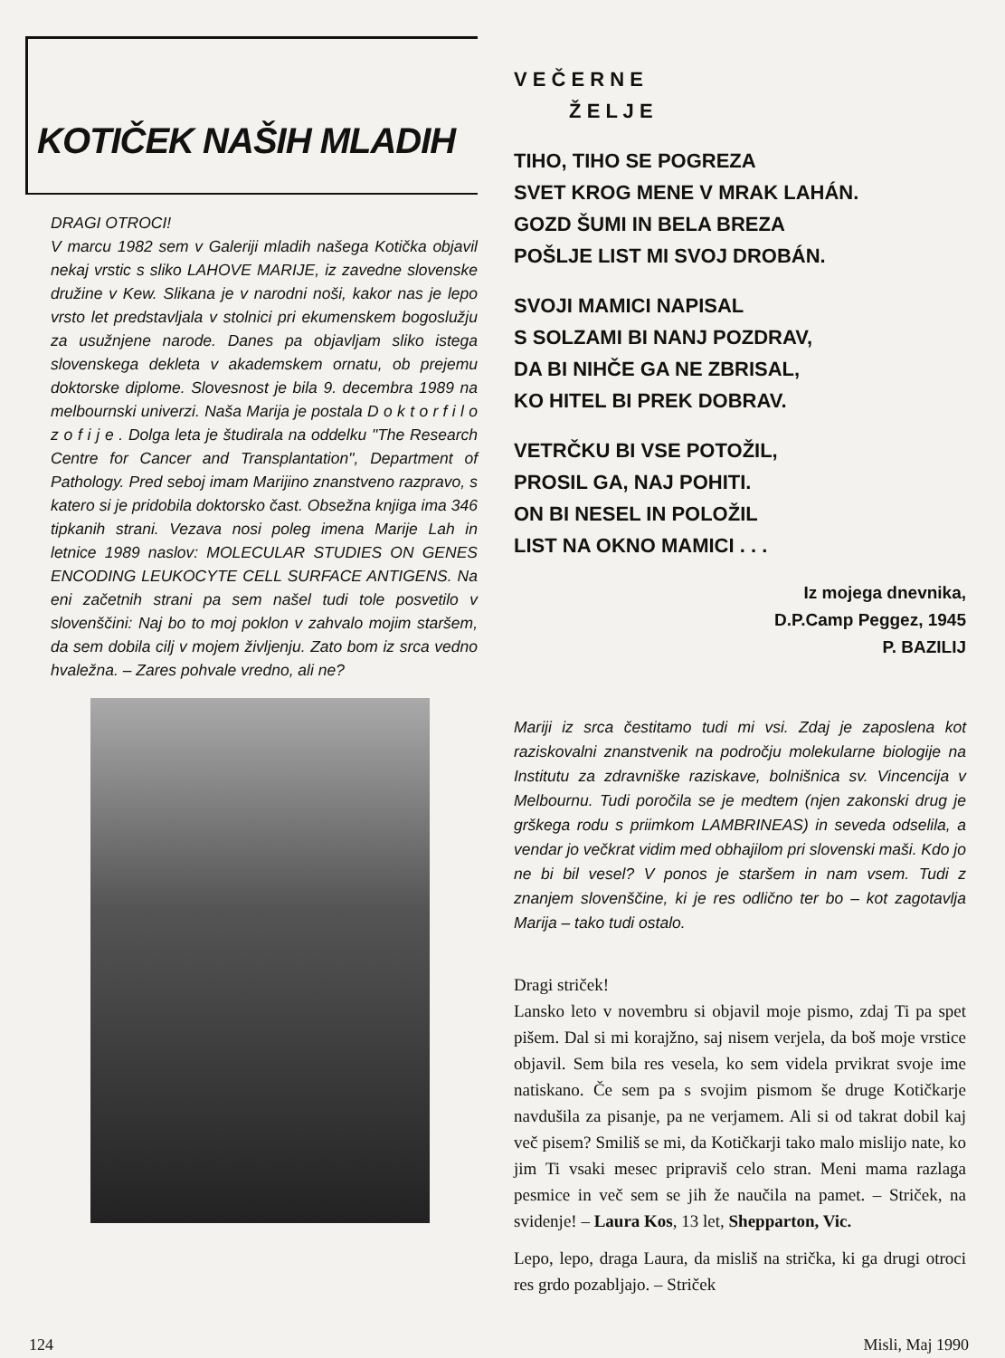KOTIČEK NAŠIH MLADIH
DRAGI OTROCI!
V marcu 1982 sem v Galeriji mladih našega Kotička objavil nekaj vrstic s sliko LAHOVE MARIJE, iz zavedne slovenske družine v Kew. Slikana je v narodni noši, kakor nas je lepo vrsto let predstavljala v stolnici pri ekumenskem bogoslužju za usužnjene narode. Danes pa objavljam sliko istega slovenskega dekleta v akademskem ornatu, ob prejemu doktorske diplome. Slovesnost je bila 9. decembra 1989 na melbournski univerzi. Naša Marija je postala D o k t o r f i l o z o f i j e . Dolga leta je študirala na oddelku "The Research Centre for Cancer and Transplantation", Department of Pathology. Pred seboj imam Marijino znanstveno razpravo, s katero si je pridobila doktorsko čast. Obsežna knjiga ima 346 tipkanih strani. Vezava nosi poleg imena Marije Lah in letnice 1989 naslov: MOLECULAR STUDIES ON GENES ENCODING LEUKOCYTE CELL SURFACE ANTIGENS. Na eni začetnih strani pa sem našel tudi tole posvetilo v slovenščini: Naj bo to moj poklon v zahvalo mojim staršem, da sem dobila cilj v mojem življenju. Zato bom iz srca vedno hvaležna. – Zares pohvale vredno, ali ne?
V E Č E R N E
Ž E L J E
TIHO, TIHO SE POGREZA
SVET KROG MENE V MRAK LAHÁN.
GOZD ŠUMI IN BELA BREZA
POŠLJE LIST MI SVOJ DROBÁN.
SVOJI MAMICI NAPISAL
S SOLZAMI BI NANJ POZDRAV,
DA BI NIHČE GA NE ZBRISAL,
KO HITEL BI PREK DOBRAV.
VETRČKU BI VSE POTOŽIL,
PROSIL GA, NAJ POHITI.
ON BI NESEL IN POLOŽIL
LIST NA OKNO MAMICI . . .
Iz mojega dnevnika,
D.P.Camp Peggez, 1945
P. BAZILIJ
Mariji iz srca čestitamo tudi mi vsi. Zdaj je zaposlena kot raziskovalni znanstvenik na področju molekularne biologije na Institutu za zdravniške raziskave, bolnišnica sv. Vincencija v Melbournu. Tudi poročila se je medtem (njen zakonski drug je grškega rodu s priimkom LAMBRINEAS) in seveda odselila, a vendar jo večkrat vidim med obhajilom pri slovenski maši. Kdo jo ne bi bil vesel? V ponos je staršem in nam vsem. Tudi z znanjem slovenščine, ki je res odlično ter bo – kot zagotavlja Marija – tako tudi ostalo.
Dragi striček!
Lansko leto v novembru si objavil moje pismo, zdaj Ti pa spet pišem. Dal si mi korajžno, saj nisem verjela, da boš moje vrstice objavil. Sem bila res vesela, ko sem videla prvikrat svoje ime natiskano. Če sem pa s svojim pismom še druge Kotičkarje navdušila za pisanje, pa ne verjamem. Ali si od takrat dobil kaj več pisem? Smiliš se mi, da Kotičkarji tako malo mislijo nate, ko jim Ti vsaki mesec pripraviš celo stran. Meni mama razlaga pesmice in več sem se jih že naučila na pamet. – Striček, na svidenje! – Laura Kos, 13 let, Shepparton, Vic.
Lepo, lepo, draga Laura, da misliš na strička, ki ga drugi otroci res grdo pozabljajo. – Striček
124 Misli, Maj 1990